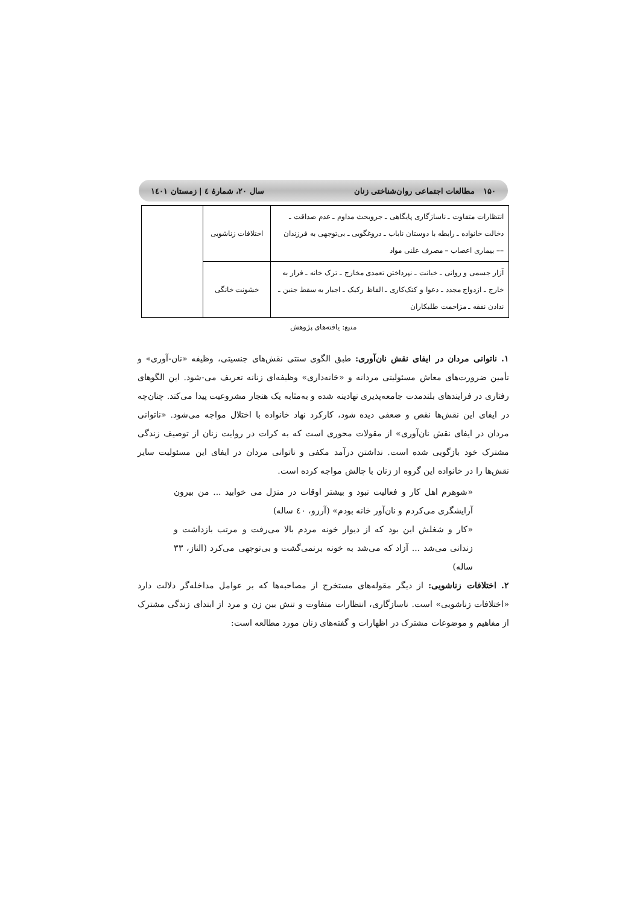۱۵۰ مطالعات اجتماعی روان‌شناختی زنان سال ۲۰، شمارهٔ ٤ | زمستان ۱٤۰۱
| انتظارات متفاوت ـ ناسازگاری پایگاهی ـ جروبحث مداوم ـ عدم صداقت ـ دخالت خانواده ـ رابطه با دوستان ناباب ـ دروغگویی ـ بی‌توجهی به فرزندان –– بیماری اعصاب – مصرف علنی مواد | اختلافات زناشویی | |
| آزار جسمی و روانی ـ خیانت ـ نپرداختن تعمدی مخارج ـ ترک خانه ـ فرار به خارج ـ ازدواج مجدد ـ دعوا و کتک‌کاری ـ الفاظ رکیک ـ اجبار به سقط جنین ـ ندادن نفقه ـ مزاحمت طلبکاران | خشونت خانگی | |
منبع: یافته‌های پژوهش
۱. ناتوانی مردان در ایفای نقش نان‌آوری: طبق الگوی سنتی نقش‌های جنسیتی، وظیفه «نان-آوری» و تأمین ضرورت‌های معاش مسئولیتی مردانه و «خانه‌داری» وظیفه‌ای زنانه تعریف می-شود. این الگوهای رفتاری در فرایندهای بلندمدت جامعه‌پذیری نهادینه شده و به‌مثابه یک هنجار مشروعیت پیدا می‌کند. چنان‌چه در ایفای این نقش‌ها نقص و ضعفی دیده شود، کارکرد نهاد خانواده با اختلال مواجه می‌شود. «ناتوانی مردان در ایفای نقش نان‌آوری» از مقولات محوری است که به کرات در روایت زنان از توصیف زندگی مشترک خود بازگویی شده است. نداشتن درآمد مکفی و ناتوانی مردان در ایفای این مسئولیت سایر نقش‌ها را در خانواده این گروه از زنان با چالش مواجه کرده است.
«شوهرم اهل کار و فعالیت نبود و بیشتر اوقات در منزل می خوابید ... من بیرون آرایشگری می‌کردم و نان‌آور خانه بودم» (آرزو، ٤۰ ساله)
«کار و شغلش این بود که از دیوار خونه مردم بالا می‌رفت و مرتب بازداشت و زندانی می‌شد ... آزاد که می‌شد به خونه برنمی‌گشت و بی‌توجهی می‌کرد (الناز، ۳۳ ساله)
۲. اختلافات زناشویی: از دیگر مقوله‌های مستخرج از مصاحبه‌ها که بر عوامل مداخله‌گر دلالت دارد «اختلافات زناشویی» است. ناسازگاری، انتظارات متفاوت و تنش بین زن و مرد از ابتدای زندگی مشترک از مفاهیم و موضوعات مشترک در اظهارات و گفته‌های زنان مورد مطالعه است: